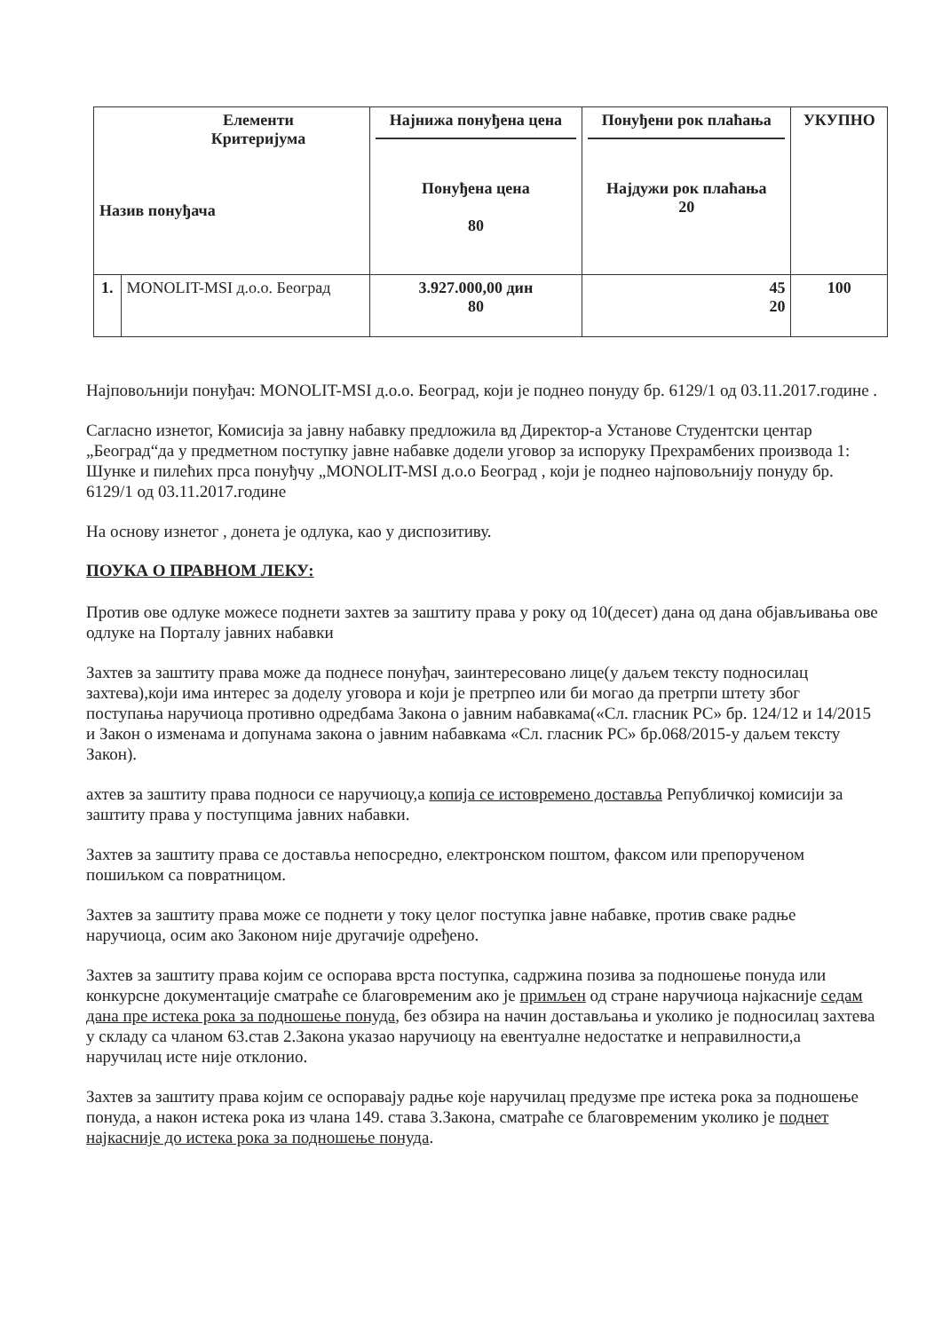| Елементи Критеријума Назив понуђача | | Најнижа понуђена цена | Понуђени рок плаћања | УКУПНО |
| --- | --- | --- | --- | --- |
| | | Понуђена цена 80 | Најдужи рок плаћања 20 | |
| 1. | MONOLIT-MSI д.о.о. Београд | 3.927.000,00 дин 80 | 45 20 | 100 |
Најповољнији понуђач: MONOLIT-MSI д.о.о. Београд, који је поднео понуду бр. 6129/1 од 03.11.2017.године .
Сагласно изнетог, Комисија за јавну набавку предложила вд Директор-а Установе Студентски центар „Београд“да у предметном поступку јавне набавке додели уговор за испоруку Прехрамбених производа 1: Шунке и пилећих прса понуђчу „MONOLIT-MSI д.о.о Београд , који је поднео најповољнију понуду бр. 6129/1 од 03.11.2017.године
На основу изнетог , донета је одлука, као у диспозитиву.
ПОУКА О ПРАВНОМ ЛЕКУ:
Против ове одлуке можесе поднети захтев за заштиту права у року од 10(десет) дана од дана објављивања ове одлуке на Порталу јавних набавки
Захтев за заштиту права може да поднесе понуђач, заинтересовано лице(у даљем тексту подносилац захтева),који има интерес за доделу уговора и који је претрпео или би могао да претрпи штету због поступања наручиоца противно одредбама Закона о јавним набавкама(«Сл. гласник РС» бр. 124/12 и 14/2015 и Закон о изменама и допунама закона о јавним набавкама «Сл. гласник РС» бр.068/2015-у даљем тексту Закон).
ахтев за заштиту права подноси се наручиоцу,а копија се истовремено доставља Републичкој комисији за заштиту права у поступцима јавних набавки.
Захтев за заштиту права се доставља непосредно, електронском поштом, факсом или препорученом пошиљком са повратницом.
Захтев за заштиту права може се поднети у току целог поступка јавне набавке, против сваке радње наручиоца, осим ако Законом није другачије одређено.
Захтев за заштиту права којим се оспорава врста поступка, садржина позива за подношење понуда или конкурсне документације сматраће се благовременим ако је примљен од стране наручиоца најкасније седам дана пре истека рока за подношење понуда, без обзира на начин достављања и уколико је подносилац захтева у складу са чланом 63.став 2.Закона указао наручиоцу на евентуалне недостатке и неправилности,а наручилац исте није отклонио.
Захтев за заштиту права којим се оспоравају радње које наручилац предузме пре истека рока за подношење понуда, а након истека рока из члана 149. става 3.Закона, сматраће се благовременим уколико је поднет најкасније до истека рока за подношење понуда.